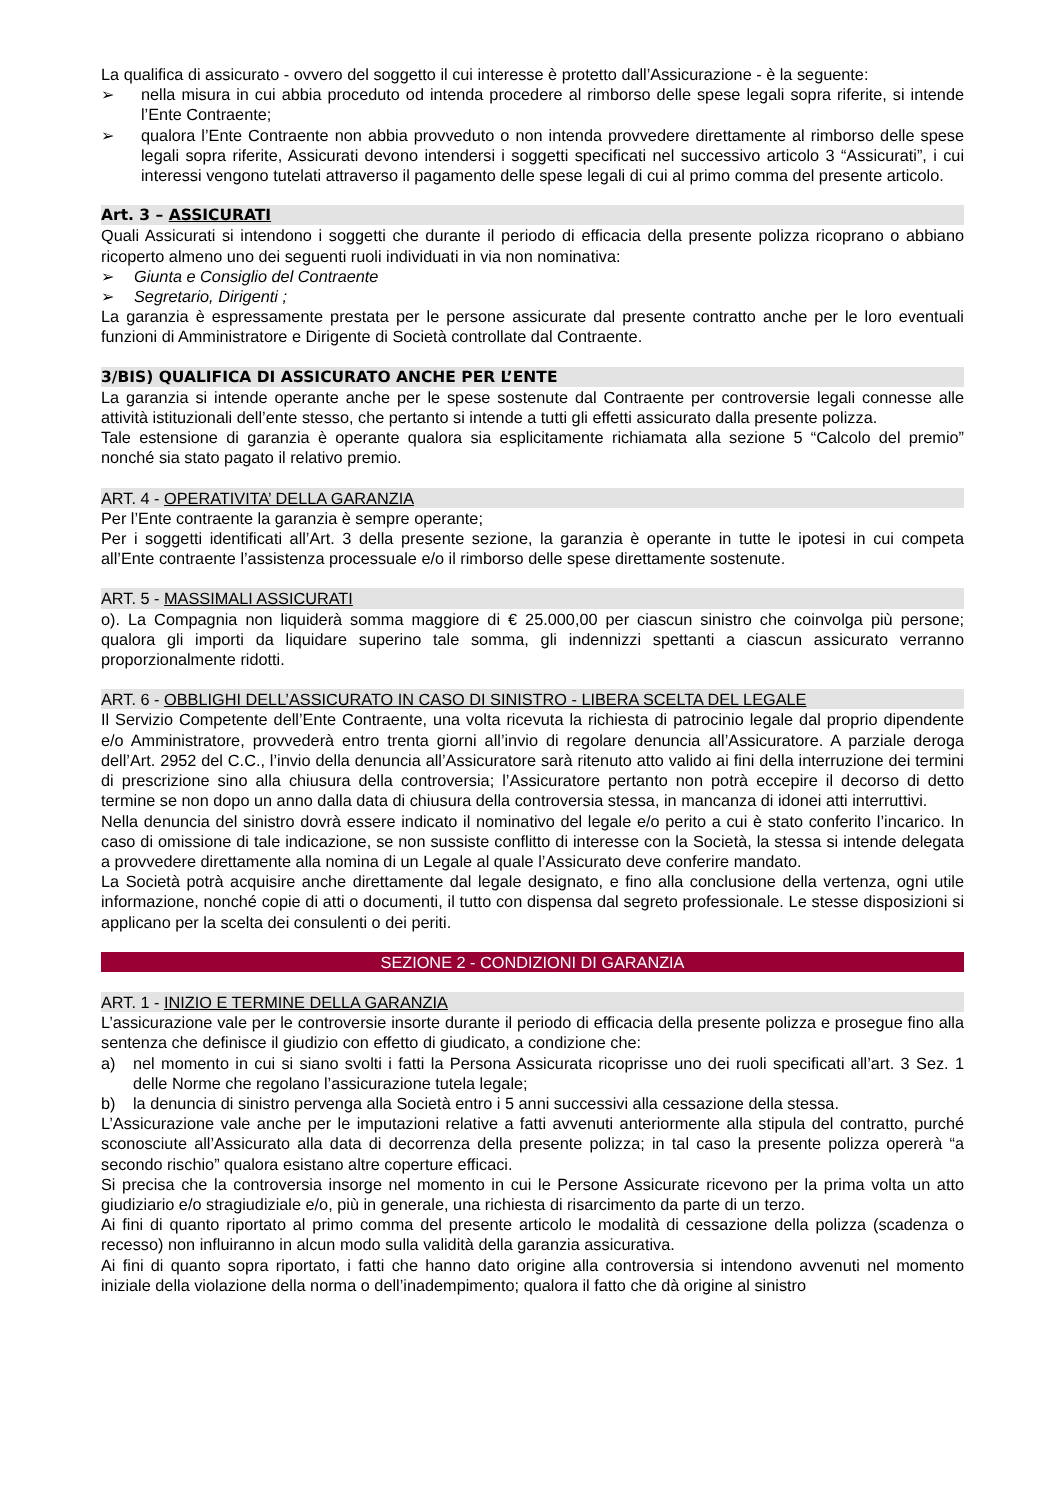La qualifica di assicurato - ovvero del soggetto il cui interesse è protetto dall’Assicurazione - è la seguente:
➢ nella misura in cui abbia proceduto od intenda procedere al rimborso delle spese legali sopra riferite, si intende l’Ente Contraente;
➢ qualora l’Ente Contraente non abbia provveduto o non intenda provvedere direttamente al rimborso delle spese legali sopra riferite, Assicurati devono intendersi i soggetti specificati nel successivo articolo 3 “Assicurati”, i cui interessi vengono tutelati attraverso il pagamento delle spese legali di cui al primo comma del presente articolo.
Art. 3 – ASSICURATI
Quali Assicurati si intendono i soggetti che durante il periodo di efficacia della presente polizza ricoprano o abbiano ricoperto almeno uno dei seguenti ruoli individuati in via non nominativa:
➢ Giunta e Consiglio del Contraente
➢ Segretario, Dirigenti ;
La garanzia è espressamente prestata per le persone assicurate dal presente contratto anche per le loro eventuali funzioni di Amministratore e Dirigente di Società controllate dal Contraente.
3/BIS) QUALIFICA DI ASSICURATO ANCHE PER L’ENTE
La garanzia si intende operante anche per le spese sostenute dal Contraente per controversie legali connesse alle attività istituzionali dell’ente stesso, che pertanto si intende a tutti gli effetti assicurato dalla presente polizza.
Tale estensione di garanzia è operante qualora sia esplicitamente richiamata alla sezione 5 “Calcolo del premio” nonché sia stato pagato il relativo premio.
ART. 4 - OPERATIVITA’ DELLA GARANZIA
Per l’Ente contraente la garanzia è sempre operante;
Per i soggetti identificati all’Art. 3 della presente sezione, la garanzia è operante in tutte le ipotesi in cui competa all’Ente contraente l’assistenza processuale e/o il rimborso delle spese direttamente sostenute.
ART. 5 - MASSIMALI ASSICURATI
o). La Compagnia non liquiderà somma maggiore di € 25.000,00 per ciascun sinistro che coinvolga più persone; qualora gli importi da liquidare superino tale somma, gli indennizzi spettanti a ciascun assicurato verranno proporzionalmente ridotti.
ART. 6 - OBBLIGHI DELL’ASSICURATO IN CASO DI SINISTRO - LIBERA SCELTA DEL LEGALE
Il Servizio Competente dell’Ente Contraente, una volta ricevuta la richiesta di patrocinio legale dal proprio dipendente e/o Amministratore, provvederà entro trenta giorni all’invio di regolare denuncia all’Assicuratore. A parziale deroga dell’Art. 2952 del C.C., l’invio della denuncia all’Assicuratore sarà ritenuto atto valido ai fini della interruzione dei termini di prescrizione sino alla chiusura della controversia; l’Assicuratore pertanto non potrà eccepire il decorso di detto termine se non dopo un anno dalla data di chiusura della controversia stessa, in mancanza di idonei atti interruttivi.
Nella denuncia del sinistro dovrà essere indicato il nominativo del legale e/o perito a cui è stato conferito l’incarico. In caso di omissione di tale indicazione, se non sussiste conflitto di interesse con la Società, la stessa si intende delegata a provvedere direttamente alla nomina di un Legale al quale l’Assicurato deve conferire mandato.
La Società potrà acquisire anche direttamente dal legale designato, e fino alla conclusione della vertenza, ogni utile informazione, nonché copie di atti o documenti, il tutto con dispensa dal segreto professionale. Le stesse disposizioni si applicano per la scelta dei consulenti o dei periti.
SEZIONE 2 - CONDIZIONI DI GARANZIA
ART. 1 - INIZIO E TERMINE DELLA GARANZIA
L’assicurazione vale per le controversie insorte durante il periodo di efficacia della presente polizza e prosegue fino alla sentenza che definisce il giudizio con effetto di giudicato, a condizione che:
a) nel momento in cui si siano svolti i fatti la Persona Assicurata ricoprisse uno dei ruoli specificati all’art. 3 Sez. 1 delle Norme che regolano l’assicurazione tutela legale;
b) la denuncia di sinistro pervenga alla Società entro i 5 anni successivi alla cessazione della stessa.
L’Assicurazione vale anche per le imputazioni relative a fatti avvenuti anteriormente alla stipula del contratto, purché sconosciute all’Assicurato alla data di decorrenza della presente polizza; in tal caso la presente polizza opererà “a secondo rischio” qualora esistano altre coperture efficaci.
Si precisa che la controversia insorge nel momento in cui le Persone Assicurate ricevono per la prima volta un atto giudiziario e/o stragiudiziale e/o, più in generale, una richiesta di risarcimento da parte di un terzo.
Ai fini di quanto riportato al primo comma del presente articolo le modalità di cessazione della polizza (scadenza o recesso) non influiranno in alcun modo sulla validità della garanzia assicurativa.
Ai fini di quanto sopra riportato, i fatti che hanno dato origine alla controversia si intendono avvenuti nel momento iniziale della violazione della norma o dell’inadempimento; qualora il fatto che dà origine al sinistro